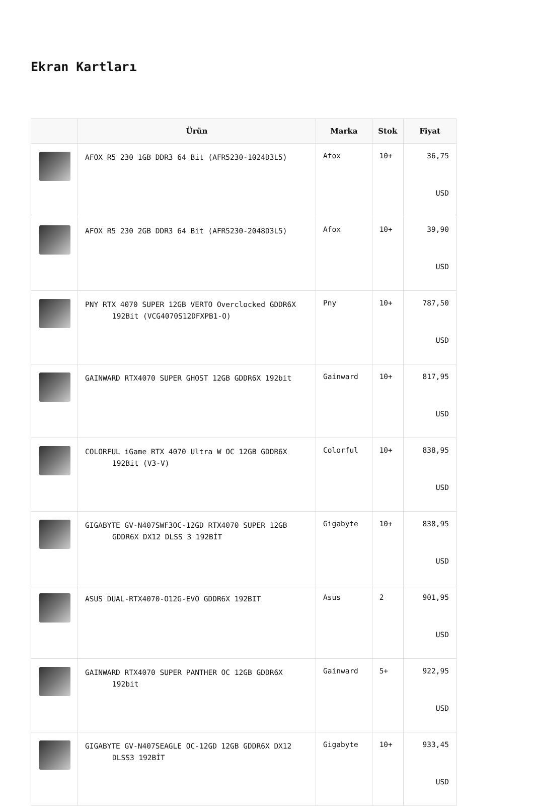Ekran Kartları
| | Ürün | Marka | Stok | Fiyat |
| --- | --- | --- | --- | --- |
| | AFOX R5 230 1GB DDR3 64 Bit (AFR5230-1024D3L5) | Afox | 10+ | 36,75 USD |
| | AFOX R5 230 2GB DDR3 64 Bit (AFR5230-2048D3L5) | Afox | 10+ | 39,90 USD |
| | PNY RTX 4070 SUPER 12GB VERTO Overclocked GDDR6X 192Bit (VCG4070S12DFXPB1-O) | Pny | 10+ | 787,50 USD |
| | GAINWARD RTX4070 SUPER GHOST 12GB GDDR6X 192bit | Gainward | 10+ | 817,95 USD |
| | COLORFUL iGame RTX 4070 Ultra W OC 12GB GDDR6X 192Bit (V3-V) | Colorful | 10+ | 838,95 USD |
| | GIGABYTE GV-N407SWF3OC-12GD RTX4070 SUPER 12GB GDDR6X DX12 DLSS 3 192BİT | Gigabyte | 10+ | 838,95 USD |
| | ASUS DUAL-RTX4070-O12G-EVO GDDR6X 192BIT | Asus | 2 | 901,95 USD |
| | GAINWARD RTX4070 SUPER PANTHER OC 12GB GDDR6X 192bit | Gainward | 5+ | 922,95 USD |
| | GIGABYTE GV-N407SEAGLE OC-12GD 12GB GDDR6X DX12 DLSS3 192BİT | Gigabyte | 10+ | 933,45 USD |